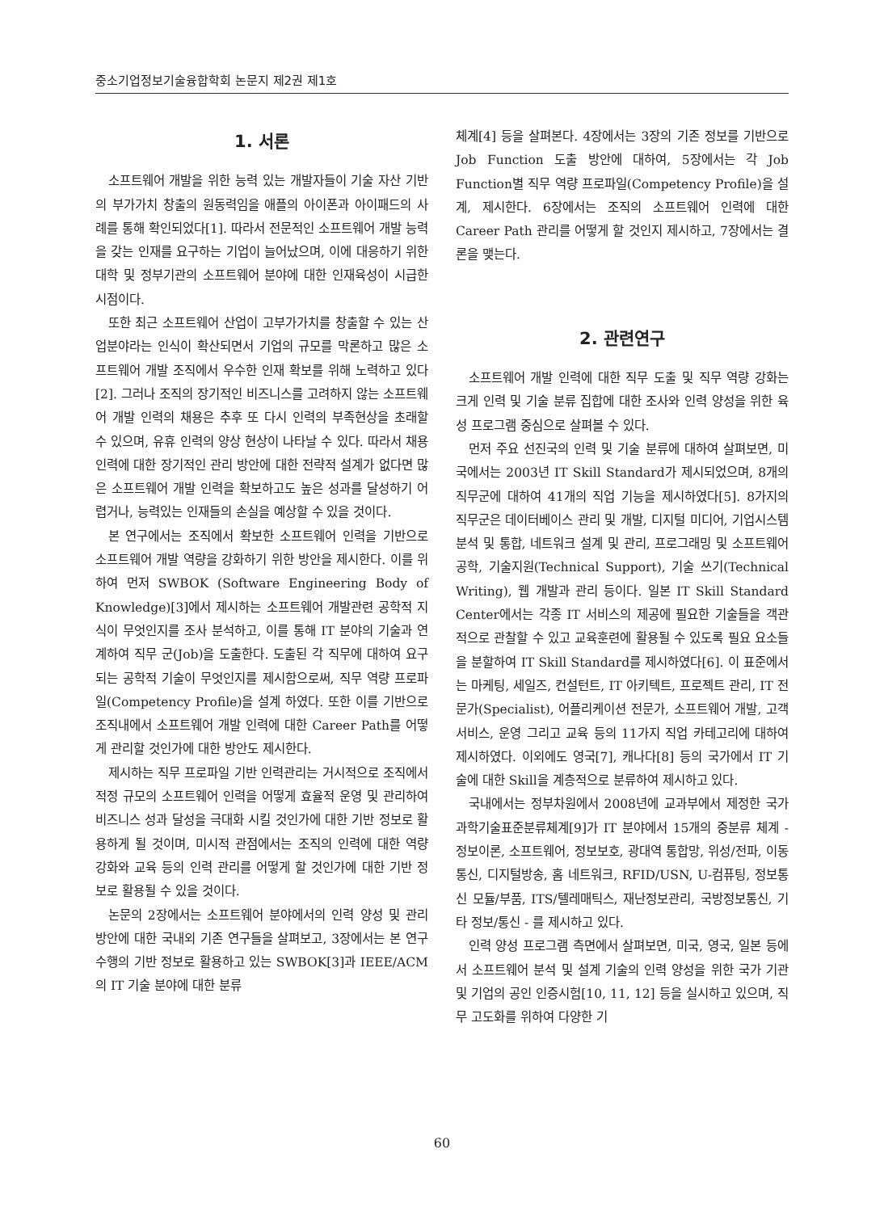중소기업정보기술융합학회 논문지 제2권 제1호
1. 서론
소프트웨어 개발을 위한 능력 있는 개발자들이 기술 자산 기반의 부가가치 창출의 원동력임을 애플의 아이폰과 아이패드의 사례를 통해 확인되었다[1]. 따라서 전문적인 소프트웨어 개발 능력을 갖는 인재를 요구하는 기업이 늘어났으며, 이에 대응하기 위한 대학 및 정부기관의 소프트웨어 분야에 대한 인재육성이 시급한 시점이다.
또한 최근 소프트웨어 산업이 고부가가치를 창출할 수 있는 산업분야라는 인식이 확산되면서 기업의 규모를 막론하고 많은 소프트웨어 개발 조직에서 우수한 인재 확보를 위해 노력하고 있다[2]. 그러나 조직의 장기적인 비즈니스를 고려하지 않는 소프트웨어 개발 인력의 채용은 추후 또 다시 인력의 부족현상을 초래할 수 있으며, 유휴 인력의 양상 현상이 나타날 수 있다. 따라서 채용 인력에 대한 장기적인 관리 방안에 대한 전략적 설계가 없다면 많은 소프트웨어 개발 인력을 확보하고도 높은 성과를 달성하기 어렵거나, 능력있는 인재들의 손실을 예상할 수 있을 것이다.
본 연구에서는 조직에서 확보한 소프트웨어 인력을 기반으로 소프트웨어 개발 역량을 강화하기 위한 방안을 제시한다. 이를 위하여 먼저 SWBOK (Software Engineering Body of Knowledge)[3]에서 제시하는 소프트웨어 개발관련 공학적 지식이 무엇인지를 조사 분석하고, 이를 통해 IT 분야의 기술과 연계하여 직무 군(Job)을 도출한다. 도출된 각 직무에 대하여 요구되는 공학적 기술이 무엇인지를 제시함으로써, 직무 역량 프로파일(Competency Profile)을 설계 하였다. 또한 이를 기반으로 조직내에서 소프트웨어 개발 인력에 대한 Career Path를 어떻게 관리할 것인가에 대한 방안도 제시한다.
제시하는 직무 프로파일 기반 인력관리는 거시적으로 조직에서 적정 규모의 소프트웨어 인력을 어떻게 효율적 운영 및 관리하여 비즈니스 성과 달성을 극대화 시킬 것인가에 대한 기반 정보로 활용하게 될 것이며, 미시적 관점에서는 조직의 인력에 대한 역량 강화와 교육 등의 인력 관리를 어떻게 할 것인가에 대한 기반 정보로 활용될 수 있을 것이다.
논문의 2장에서는 소프트웨어 분야에서의 인력 양성 및 관리 방안에 대한 국내외 기존 연구들을 살펴보고, 3장에서는 본 연구 수행의 기반 정보로 활용하고 있는 SWBOK[3]과 IEEE/ACM의 IT 기술 분야에 대한 분류
체계[4] 등을 살펴본다. 4장에서는 3장의 기존 정보를 기반으로 Job Function 도출 방안에 대하여, 5장에서는 각 Job Function별 직무 역량 프로파일(Competency Profile)을 설계, 제시한다. 6장에서는 조직의 소프트웨어 인력에 대한 Career Path 관리를 어떻게 할 것인지 제시하고, 7장에서는 결론을 맺는다.
2. 관련연구
소프트웨어 개발 인력에 대한 직무 도출 및 직무 역량 강화는 크게 인력 및 기술 분류 집합에 대한 조사와 인력 양성을 위한 육성 프로그램 중심으로 살펴볼 수 있다.
먼저 주요 선진국의 인력 및 기술 분류에 대하여 살펴보면, 미국에서는 2003년 IT Skill Standard가 제시되었으며, 8개의 직무군에 대하여 41개의 직업 기능을 제시하였다[5]. 8가지의 직무군은 데이터베이스 관리 및 개발, 디지털 미디어, 기업시스템 분석 및 통합, 네트워크 설계 및 관리, 프로그래밍 및 소프트웨어공학, 기술지원(Technical Support), 기술 쓰기(Technical Writing), 웹 개발과 관리 등이다. 일본 IT Skill Standard Center에서는 각종 IT 서비스의 제공에 필요한 기술들을 객관적으로 관찰할 수 있고 교육훈련에 활용될 수 있도록 필요 요소들을 분할하여 IT Skill Standard를 제시하였다[6]. 이 표준에서는 마케팅, 세일즈, 컨설턴트, IT 아키텍트, 프로젝트 관리, IT 전문가(Specialist), 어플리케이션 전문가, 소프트웨어 개발, 고객 서비스, 운영 그리고 교육 등의 11가지 직업 카테고리에 대하여 제시하였다. 이외에도 영국[7], 캐나다[8] 등의 국가에서 IT 기술에 대한 Skill을 계층적으로 분류하여 제시하고 있다.
국내에서는 정부차원에서 2008년에 교과부에서 제정한 국가과학기술표준분류체계[9]가 IT 분야에서 15개의 중분류 체계 - 정보이론, 소프트웨어, 정보보호, 광대역 통합망, 위성/전파, 이동통신, 디지털방송, 홈 네트워크, RFID/USN, U-컴퓨팅, 정보통신 모듈/부품, ITS/텔레매틱스, 재난정보관리, 국방정보통신, 기타 정보/통신 - 를 제시하고 있다.
인력 양성 프로그램 측면에서 살펴보면, 미국, 영국, 일본 등에서 소프트웨어 분석 및 설계 기술의 인력 양성을 위한 국가 기관 및 기업의 공인 인증시험[10, 11, 12] 등을 실시하고 있으며, 직무 고도화를 위하여 다양한 기
60